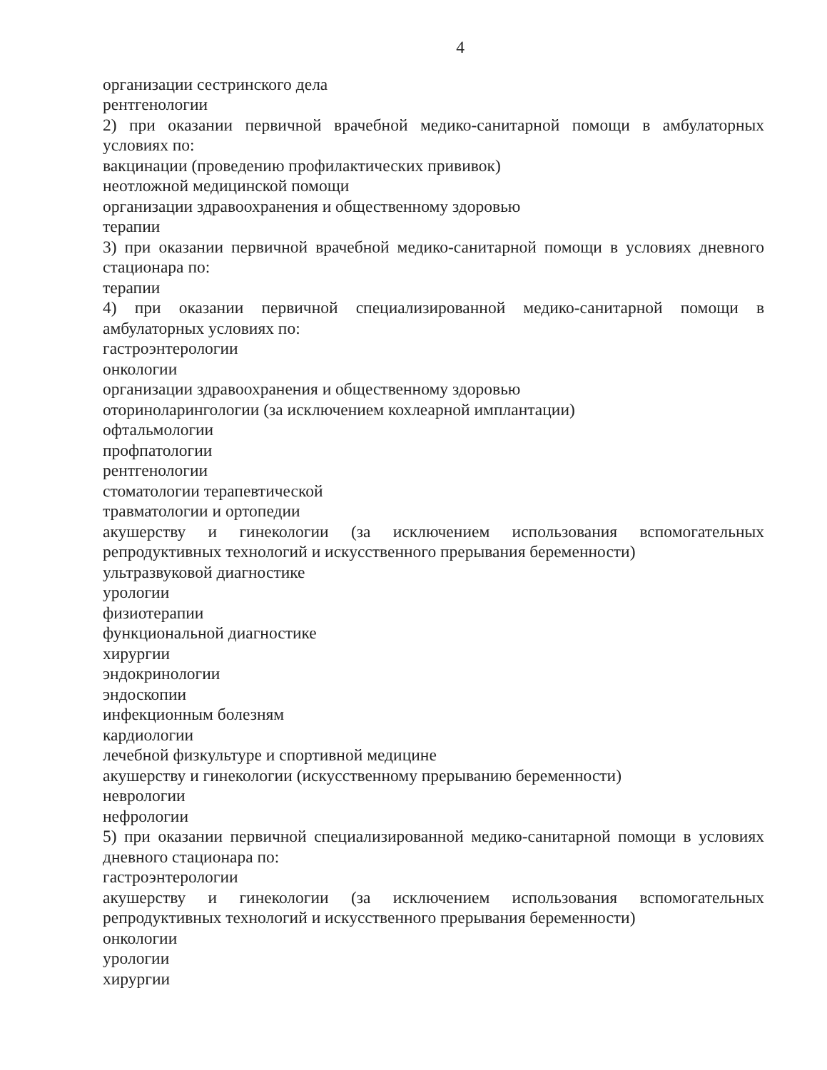4
организации сестринского дела
рентгенологии
2) при оказании первичной врачебной медико-санитарной помощи в амбулаторных условиях по:
вакцинации (проведению профилактических прививок)
неотложной медицинской помощи
организации здравоохранения и общественному здоровью
терапии
3) при оказании первичной врачебной медико-санитарной помощи в условиях дневного стационара по:
терапии
4) при оказании первичной специализированной медико-санитарной помощи в амбулаторных условиях по:
гастроэнтерологии
онкологии
организации здравоохранения и общественному здоровью
оториноларингологии (за исключением кохлеарной имплантации)
офтальмологии
профпатологии
рентгенологии
стоматологии терапевтической
травматологии и ортопедии
акушерству и гинекологии (за исключением использования вспомогательных репродуктивных технологий и искусственного прерывания беременности)
ультразвуковой диагностике
урологии
физиотерапии
функциональной диагностике
хирургии
эндокринологии
эндоскопии
инфекционным болезням
кардиологии
лечебной физкультуре и спортивной медицине
акушерству и гинекологии (искусственному прерыванию беременности)
неврологии
нефрологии
5) при оказании первичной специализированной медико-санитарной помощи в условиях дневного стационара по:
гастроэнтерологии
акушерству и гинекологии (за исключением использования вспомогательных репродуктивных технологий и искусственного прерывания беременности)
онкологии
урологии
хирургии